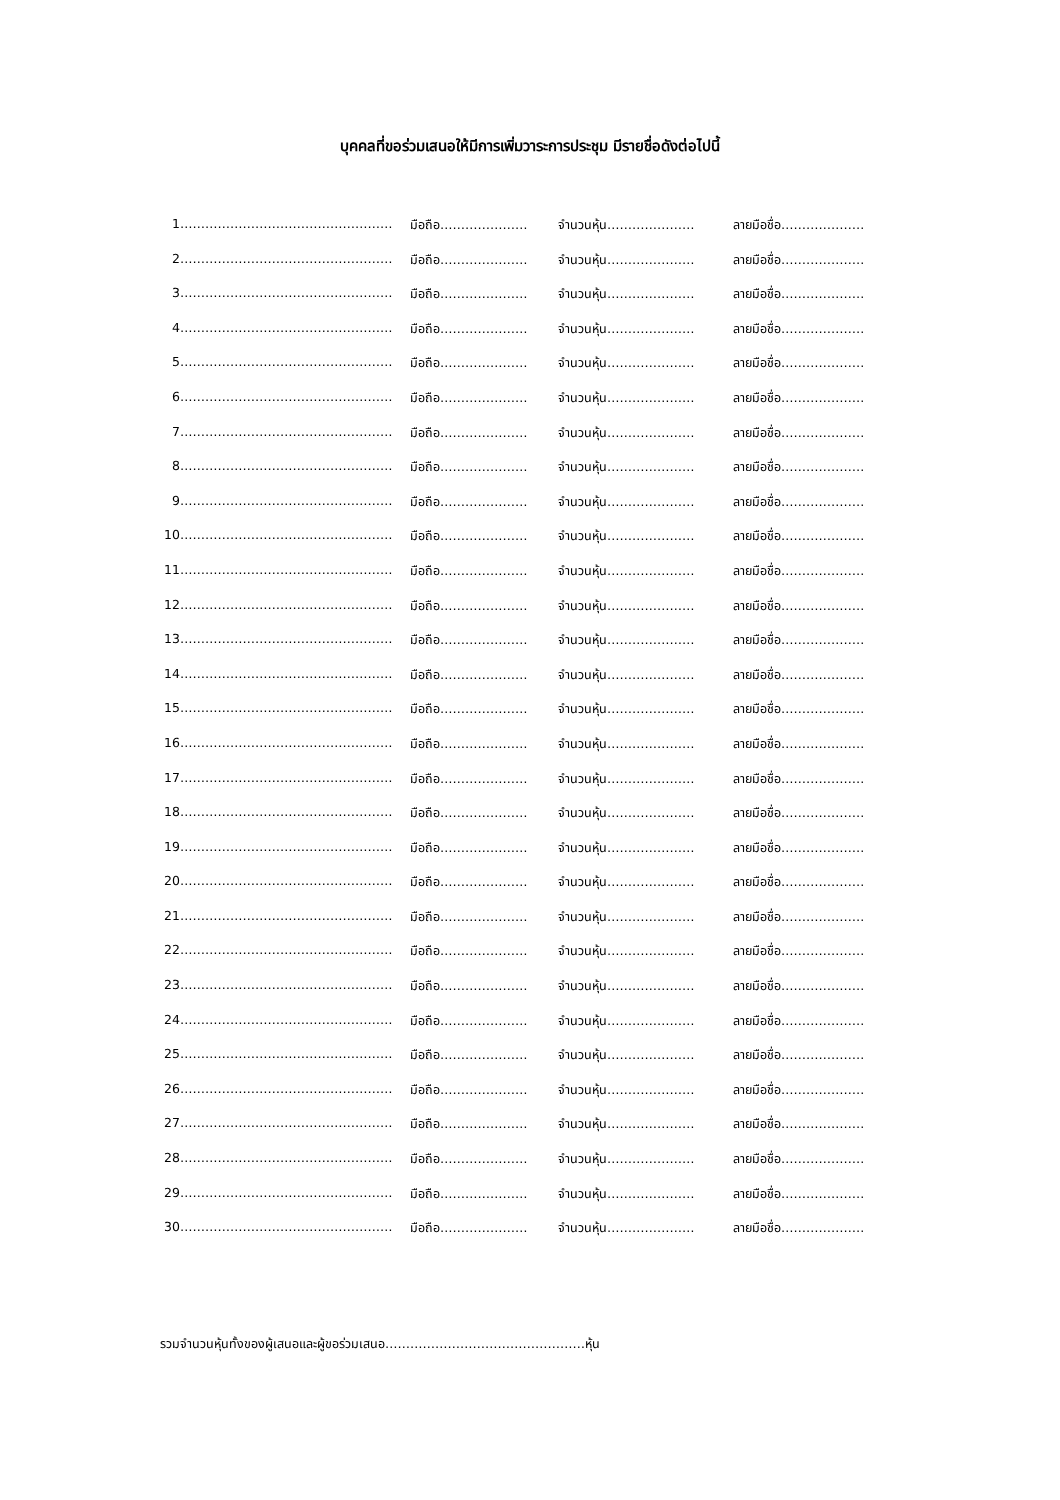บุคคลที่ขอร่วมเสนอให้มีการเพิ่มวาระการประชุม มีรายชื่อดังต่อไปนี้
1 …………………………………………… มือถือ………………… จำนวนหุ้น………………… ลายมือชื่อ……………………
2 …………………………………………… มือถือ………………… จำนวนหุ้น………………… ลายมือชื่อ……………………
3 …………………………………………… มือถือ………………… จำนวนหุ้น………………… ลายมือชื่อ……………………
4 …………………………………………… มือถือ………………… จำนวนหุ้น………………… ลายมือชื่อ……………………
5 …………………………………………… มือถือ………………… จำนวนหุ้น………………… ลายมือชื่อ……………………
6 …………………………………………… มือถือ………………… จำนวนหุ้น………………… ลายมือชื่อ……………………
7 …………………………………………… มือถือ………………… จำนวนหุ้น………………… ลายมือชื่อ……………………
8 …………………………………………… มือถือ………………… จำนวนหุ้น………………… ลายมือชื่อ……………………
9 …………………………………………… มือถือ………………… จำนวนหุ้น………………… ลายมือชื่อ……………………
10 …………………………………………… มือถือ………………… จำนวนหุ้น………………… ลายมือชื่อ……………………
11 …………………………………………… มือถือ………………… จำนวนหุ้น………………… ลายมือชื่อ……………………
12 …………………………………………… มือถือ………………… จำนวนหุ้น………………… ลายมือชื่อ……………………
13 …………………………………………… มือถือ………………… จำนวนหุ้น………………… ลายมือชื่อ……………………
14 …………………………………………… มือถือ………………… จำนวนหุ้น………………… ลายมือชื่อ……………………
15 …………………………………………… มือถือ………………… จำนวนหุ้น………………… ลายมือชื่อ……………………
16 …………………………………………… มือถือ………………… จำนวนหุ้น………………… ลายมือชื่อ……………………
17 …………………………………………… มือถือ………………… จำนวนหุ้น………………… ลายมือชื่อ……………………
18 …………………………………………… มือถือ………………… จำนวนหุ้น………………… ลายมือชื่อ……………………
19 …………………………………………… มือถือ………………… จำนวนหุ้น………………… ลายมือชื่อ……………………
20 …………………………………………… มือถือ………………… จำนวนหุ้น………………… ลายมือชื่อ……………………
21 …………………………………………… มือถือ………………… จำนวนหุ้น………………… ลายมือชื่อ……………………
22 …………………………………………… มือถือ………………… จำนวนหุ้น………………… ลายมือชื่อ……………………
23 …………………………………………… มือถือ………………… จำนวนหุ้น………………… ลายมือชื่อ……………………
24 …………………………………………… มือถือ………………… จำนวนหุ้น………………… ลายมือชื่อ……………………
25 …………………………………………… มือถือ………………… จำนวนหุ้น………………… ลายมือชื่อ……………………
26 …………………………………………… มือถือ………………… จำนวนหุ้น………………… ลายมือชื่อ……………………
27 …………………………………………… มือถือ………………… จำนวนหุ้น………………… ลายมือชื่อ……………………
28 …………………………………………… มือถือ………………… จำนวนหุ้น………………… ลายมือชื่อ……………………
29 …………………………………………… มือถือ………………… จำนวนหุ้น………………… ลายมือชื่อ……………………
30 …………………………………………… มือถือ………………… จำนวนหุ้น………………… ลายมือชื่อ……………………
รวมจำนวนหุ้นทั้งของผู้เสนอและผู้ขอร่วมเสนอ…………………………………………หุ้น